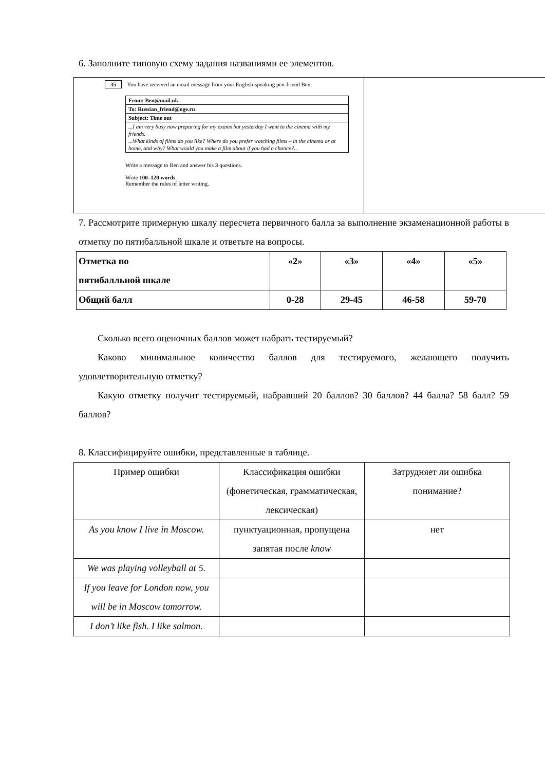6. Заполните типовую схему задания названиями ее элементов.
35 You have received an email message from your English-speaking pen-friend Ben:
| From: Ben@mail.uk |
| To: Russian_friend@oge.ru |
| Subject: Time out |
| ...I am very busy now preparing for my exams but yesterday I went to the cinema with my friends. ...What kinds of films do you like? Where do you prefer watching films – in the cinema or at home, and why? What would you make a film about if you had a chance?... |
Write a message to Ben and answer his 3 questions.
Write 100–120 words.
Remember the rules of letter writing.
7. Рассмотрите примерную шкалу пересчета первичного балла за выполнение экзаменационной работы в отметку по пятибалльной шкале и ответьте на вопросы.
| Отметка по пятибалльной шкале | «2» | «3» | «4» | «5» |
| Общий балл | 0-28 | 29-45 | 46-58 | 59-70 |
Сколько всего оценочных баллов может набрать тестируемый?
Каково минимальное количество баллов для тестируемого, желающего получить удовлетворительную отметку?
Какую отметку получит тестируемый, набравший 20 баллов? 30 баллов? 44 балла? 58 балл? 59 баллов?
8. Классифицируйте ошибки, представленные в таблице.
| Пример ошибки | Классификация ошибки (фонетическая, грамматическая, лексическая) | Затрудняет ли ошибка понимание? |
| As you know I live in Moscow. | пунктуационная, пропущена запятая после know | нет |
| We was playing volleyball at 5. | | |
| If you leave for London now, you will be in Moscow tomorrow. | | |
| I don’t like fish. I like salmon. | | |